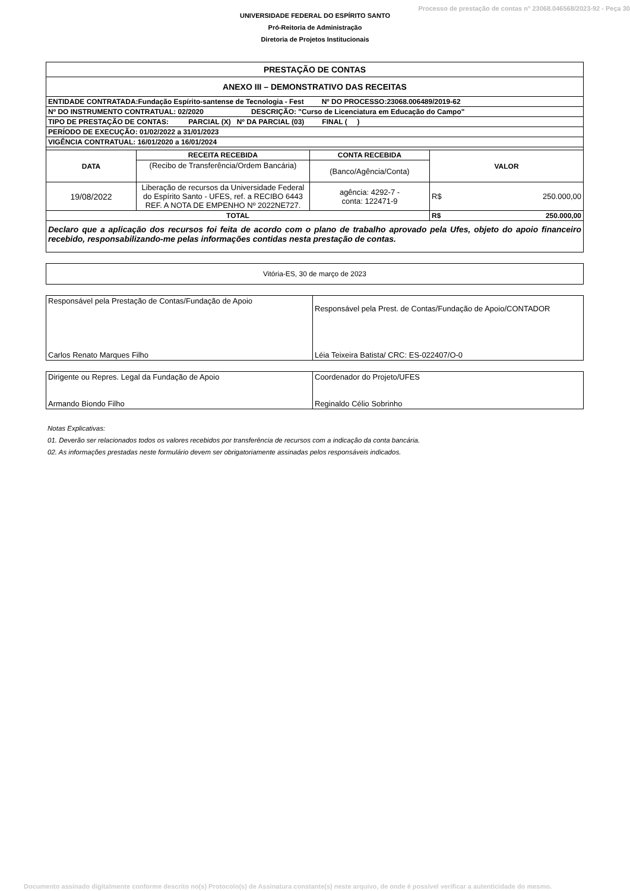Processo de prestação de contas n° 23068.046568/2023-92 - Peça 30
UNIVERSIDADE FEDERAL DO ESPÍRITO SANTO
Pró-Reitoria de Administração
Diretoria de Projetos Institucionais
| PRESTAÇÃO DE CONTAS | | | |
| ANEXO III – DEMONSTRATIVO DAS RECEITAS | | | |
| ENTIDADE CONTRATADA:Fundação Espírito-santense de Tecnologia - Fest Nº DO PROCESSO:23068.006489/2019-62 | | | |
| Nº DO INSTRUMENTO CONTRATUAL: 02/2020 DESCRIÇÃO: "Curso de Licenciatura em Educação do Campo" | | | |
| TIPO DE PRESTAÇÃO DE CONTAS: PARCIAL (X) Nº DA PARCIAL (03) FINAL ( ) | | | |
| PERÍODO DE EXECUÇÃO: 01/02/2022 a 31/01/2023 | | | |
| VIGÊNCIA CONTRATUAL: 16/01/2020 a 16/01/2024 | | | |
| DATA | RECEITA RECEBIDA | CONTA RECEBIDA | VALOR |
| | (Recibo de Transferência/Ordem Bancária) | (Banco/Agência/Conta) | |
| 19/08/2022 | Liberação de recursos da Universidade Federal do Espírito Santo - UFES, ref. a RECIBO 6443 REF. A NOTA DE EMPENHO Nº 2022NE727. | agência: 4292-7 - conta: 122471-9 | R$ 250.000,00 |
| TOTAL | | | R$ 250.000,00 |
| Declaro que a aplicação dos recursos foi feita de acordo com o plano de trabalho aprovado pela Ufes, objeto do apoio financeiro recebido, responsabilizando-me pelas informações contidas nesta prestação de contas. | | | |
| Vitória-ES, 30 de março de 2023 |
| Responsável pela Prestação de Contas/Fundação de Apoio | Responsável pela Prest. de Contas/Fundação de Apoio/CONTADOR |
| Carlos Renato Marques Filho | Léia Teixeira Batista/ CRC: ES-022407/O-0 |
| Dirigente ou Repres. Legal da Fundação de Apoio | Coordenador do Projeto/UFES |
| Armando Biondo Filho | Reginaldo Célio Sobrinho |
Notas Explicativas:
01. Deverão ser relacionados todos os valores recebidos por transferência de recursos com a indicação da conta bancária.
02. As informações prestadas neste formulário devem ser obrigatoriamente assinadas pelos responsáveis indicados.
Documento assinado digitalmente conforme descrito no(s) Protocolo(s) de Assinatura constante(s) neste arquivo, de onde é possível verificar a autenticidade do mesmo.